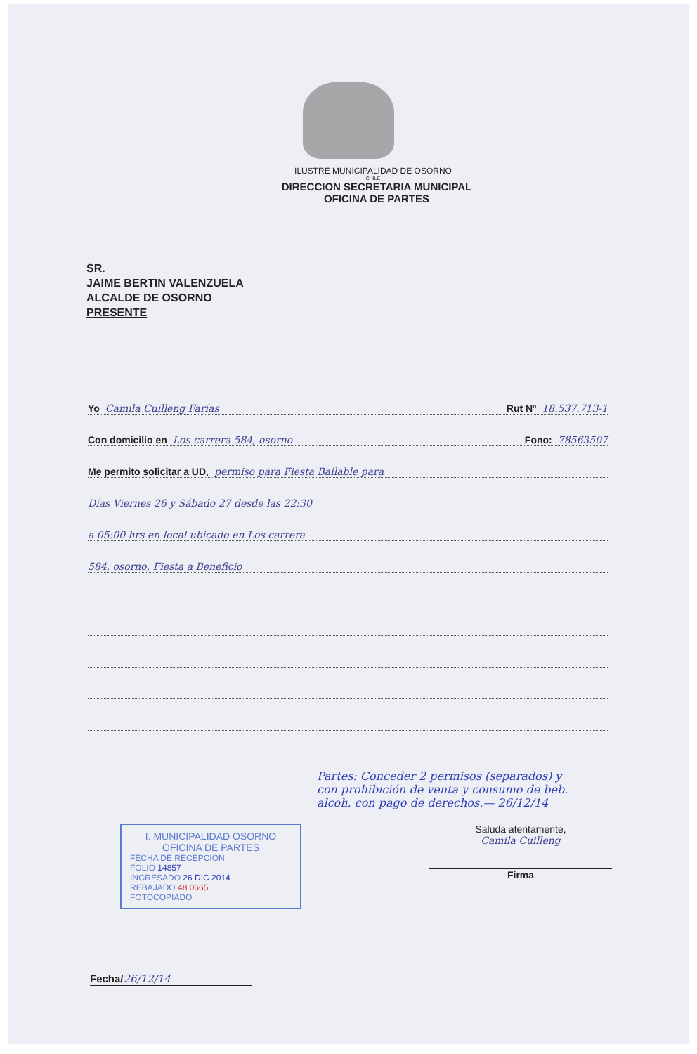ILUSTRE MUNICIPALIDAD DE OSORNO
CHILE
DIRECCION SECRETARIA MUNICIPAL
OFICINA DE PARTES
SR.
JAIME BERTIN VALENZUELA
ALCALDE DE OSORNO
PRESENTE
Yo Camila Cuilleng Farías Rut Nº 18.537.713-1
Con domicilio en Los carrera 584, osorno Fono: 78563507
Me permito solicitar a UD, permiso para Fiesta Bailable para
Días Viernes 26 y Sábado 27 desde las 22:30
a 05:00 hrs en local ubicado en Los carrera
584, osorno, Fiesta a Beneficio
Partes: Conceder 2 permisos (separados) y con prohibición de venta y consumo de beb. alcoh. con pago de derechos.— 26/12/14
I. MUNICIPALIDAD OSORNO
OFICINA DE PARTES
FECHA DE RECEPCION
FOLIO 14857
INGRESADO 26 DIC 2014
REBAJADO 48 0665
FOTOCOPIADO
Saluda atentamente,
Camila Cuilleng
Firma
Fecha/26/12/14